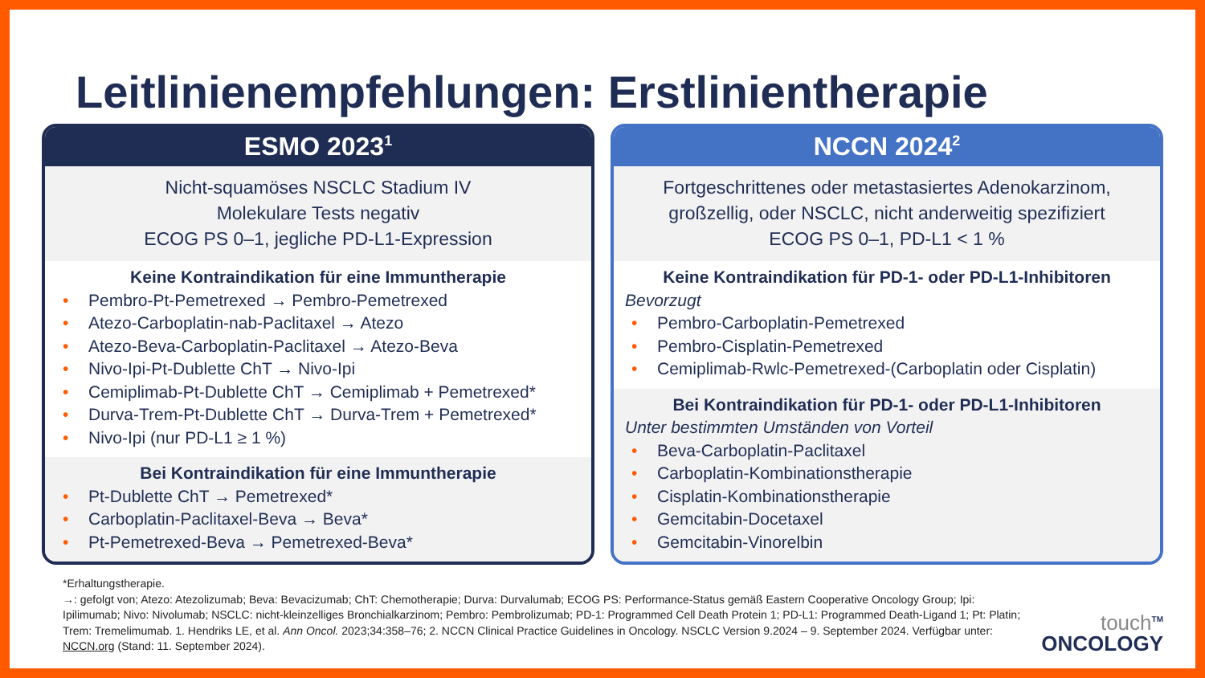Leitlinienempfehlungen: Erstlinientherapie
ESMO 2023<sup>1</sup>
Nicht-squamöses NSCLC Stadium IV
Molekulare Tests negativ
ECOG PS 0–1, jegliche PD-L1-Expression
Keine Kontraindikation für eine Immuntherapie
• Pembro-Pt-Pemetrexed → Pembro-Pemetrexed
• Atezo-Carboplatin-nab-Paclitaxel → Atezo
• Atezo-Beva-Carboplatin-Paclitaxel → Atezo-Beva
• Nivo-Ipi-Pt-Dublette ChT → Nivo-Ipi
• Cemiplimab-Pt-Dublette ChT → Cemiplimab + Pemetrexed*
• Durva-Trem-Pt-Dublette ChT → Durva-Trem + Pemetrexed*
• Nivo-Ipi (nur PD-L1 ≥ 1 %)
Bei Kontraindikation für eine Immuntherapie
• Pt-Dublette ChT → Pemetrexed*
• Carboplatin-Paclitaxel-Beva → Beva*
• Pt-Pemetrexed-Beva → Pemetrexed-Beva*
NCCN 2024<sup>2</sup>
Fortgeschrittenes oder metastasiertes Adenokarzinom,
großzellig, oder NSCLC, nicht anderweitig spezifiziert
ECOG PS 0–1, PD-L1 < 1 %
Keine Kontraindikation für PD-1- oder PD-L1-Inhibitoren
Bevorzugt
• Pembro-Carboplatin-Pemetrexed
• Pembro-Cisplatin-Pemetrexed
• Cemiplimab-Rwlc-Pemetrexed-(Carboplatin oder Cisplatin)
Bei Kontraindikation für PD-1- oder PD-L1-Inhibitoren
Unter bestimmten Umständen von Vorteil
• Beva-Carboplatin-Paclitaxel
• Carboplatin-Kombinationstherapie
• Cisplatin-Kombinationstherapie
• Gemcitabin-Docetaxel
• Gemcitabin-Vinorelbin
*Erhaltungstherapie.
→: gefolgt von; Atezo: Atezolizumab; Beva: Bevacizumab; ChT: Chemotherapie; Durva: Durvalumab; ECOG PS: Performance-Status gemäß Eastern Cooperative Oncology Group; Ipi: Ipilimumab; Nivo: Nivolumab; NSCLC: nicht-kleinzelliges Bronchialkarzinom; Pembro: Pembrolizumab; PD-1: Programmed Cell Death Protein 1; PD-L1: Programmed Death-Ligand 1; Pt: Platin; Trem: Tremelimumab. 1. Hendriks LE, et al. Ann Oncol. 2023;34:358–76; 2. NCCN Clinical Practice Guidelines in Oncology. NSCLC Version 9.2024 – 9. September 2024. Verfügbar unter: NCCN.org (Stand: 11. September 2024).
touch<sup>TM</sup>
ONCOLOGY